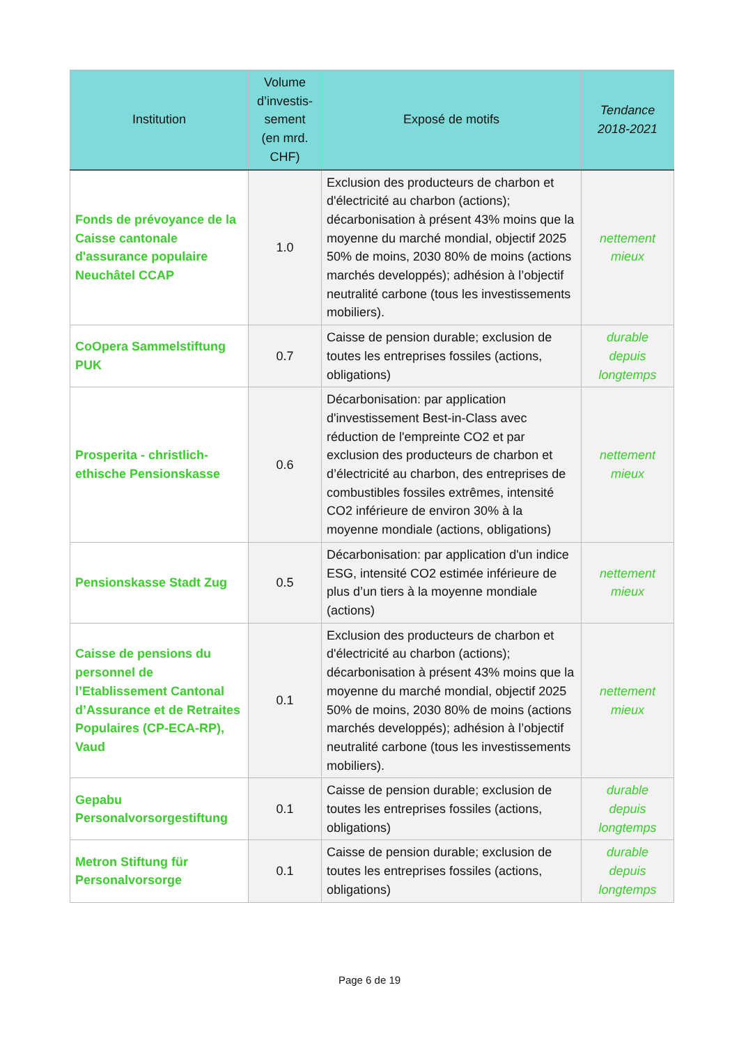| Institution | Volume d’investis-sement (en mrd. CHF) | Exposé de motifs | Tendance 2018-2021 |
| --- | --- | --- | --- |
| Fonds de prévoyance de la Caisse cantonale d'assurance populaire Neuchâtel CCAP | 1.0 | Exclusion des producteurs de charbon et d'électricité au charbon (actions); décarbonisation à présent 43% moins que la moyenne du marché mondial, objectif 2025 50% de moins, 2030 80% de moins (actions marchés developpés); adhésion à l’objectif neutralité carbone (tous les investissements mobiliers). | nettement mieux |
| CoOpera Sammelstiftung PUK | 0.7 | Caisse de pension durable; exclusion de toutes les entreprises fossiles (actions, obligations) | durable depuis longtemps |
| Prosperita - christlich-ethische Pensionskasse | 0.6 | Décarbonisation: par application d'investissement Best-in-Class avec réduction de l'empreinte CO2 et par exclusion des producteurs de charbon et d’électricité au charbon, des entreprises de combustibles fossiles extrêmes, intensité CO2 inférieure de environ 30% à la moyenne mondiale (actions, obligations) | nettement mieux |
| Pensionskasse Stadt Zug | 0.5 | Décarbonisation: par application d'un indice ESG, intensité CO2 estimée inférieure de plus d’un tiers à la moyenne mondiale (actions) | nettement mieux |
| Caisse de pensions du personnel de l’Etablissement Cantonal d’Assurance et de Retraites Populaires (CP-ECA-RP), Vaud | 0.1 | Exclusion des producteurs de charbon et d'électricité au charbon (actions); décarbonisation à présent 43% moins que la moyenne du marché mondial, objectif 2025 50% de moins, 2030 80% de moins (actions marchés developpés); adhésion à l’objectif neutralité carbone (tous les investissements mobiliers). | nettement mieux |
| Gepabu Personalvorsorgestiftung | 0.1 | Caisse de pension durable; exclusion de toutes les entreprises fossiles (actions, obligations) | durable depuis longtemps |
| Metron Stiftung für Personalvorsorge | 0.1 | Caisse de pension durable; exclusion de toutes les entreprises fossiles (actions, obligations) | durable depuis longtemps |
Page 6 de 19